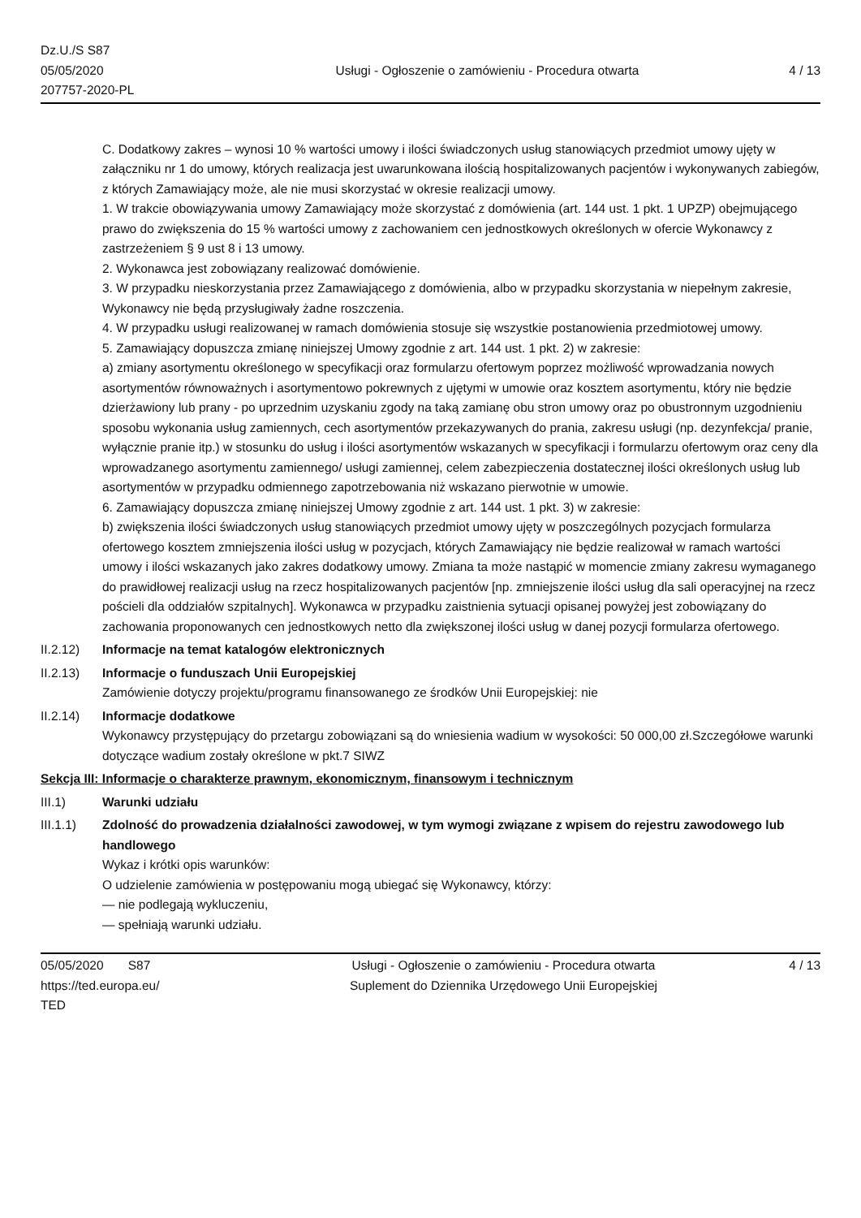Dz.U./S S87
05/05/2020
207757-2020-PL
Usługi - Ogłoszenie o zamówieniu - Procedura otwarta
4 / 13
C. Dodatkowy zakres – wynosi 10 % wartości umowy i ilości świadczonych usług stanowiących przedmiot umowy ujęty w załączniku nr 1 do umowy, których realizacja jest uwarunkowana ilością hospitalizowanych pacjentów i wykonywanych zabiegów, z których Zamawiający może, ale nie musi skorzystać w okresie realizacji umowy.
1. W trakcie obowiązywania umowy Zamawiający może skorzystać z domówienia (art. 144 ust. 1 pkt. 1 UPZP) obejmującego prawo do zwiększenia do 15 % wartości umowy z zachowaniem cen jednostkowych określonych w ofercie Wykonawcy z zastrzeżeniem § 9 ust 8 i 13 umowy.
2. Wykonawca jest zobowiązany realizować domówienie.
3. W przypadku nieskorzystania przez Zamawiającego z domówienia, albo w przypadku skorzystania w niepełnym zakresie, Wykonawcy nie będą przysługiwały żadne roszczenia.
4. W przypadku usługi realizowanej w ramach domówienia stosuje się wszystkie postanowienia przedmiotowej umowy.
5. Zamawiający dopuszcza zmianę niniejszej Umowy zgodnie z art. 144 ust. 1 pkt. 2) w zakresie:
a) zmiany asortymentu określonego w specyfikacji oraz formularzu ofertowym poprzez możliwość wprowadzania nowych asortymentów równoważnych i asortymentowo pokrewnych z ujętymi w umowie oraz kosztem asortymentu, który nie będzie dzierżawiony lub prany - po uprzednim uzyskaniu zgody na taką zamianę obu stron umowy oraz po obustronnym uzgodnieniu sposobu wykonania usług zamiennych, cech asortymentów przekazywanych do prania, zakresu usługi (np. dezynfekcja/ pranie, wyłącznie pranie itp.) w stosunku do usług i ilości asortymentów wskazanych w specyfikacji i formularzu ofertowym oraz ceny dla wprowadzanego asortymentu zamiennego/ usługi zamiennej, celem zabezpieczenia dostatecznej ilości określonych usług lub asortymentów w przypadku odmiennego zapotrzebowania niż wskazano pierwotnie w umowie.
6. Zamawiający dopuszcza zmianę niniejszej Umowy zgodnie z art. 144 ust. 1 pkt. 3) w zakresie:
b) zwiększenia ilości świadczonych usług stanowiących przedmiot umowy ujęty w poszczególnych pozycjach formularza ofertowego kosztem zmniejszenia ilości usług w pozycjach, których Zamawiający nie będzie realizował w ramach wartości umowy i ilości wskazanych jako zakres dodatkowy umowy. Zmiana ta może nastąpić w momencie zmiany zakresu wymaganego do prawidłowej realizacji usług na rzecz hospitalizowanych pacjentów [np. zmniejszenie ilości usług dla sali operacyjnej na rzecz pościeli dla oddziałów szpitalnych]. Wykonawca w przypadku zaistnienia sytuacji opisanej powyżej jest zobowiązany do zachowania proponowanych cen jednostkowych netto dla zwiększonej ilości usług w danej pozycji formularza ofertowego.
II.2.12) Informacje na temat katalogów elektronicznych
II.2.13) Informacje o funduszach Unii Europejskiej
Zamówienie dotyczy projektu/programu finansowanego ze środków Unii Europejskiej: nie
II.2.14) Informacje dodatkowe
Wykonawcy przystępujący do przetargu zobowiązani są do wniesienia wadium w wysokości: 50 000,00 zł.Szczegółowe warunki dotyczące wadium zostały określone w pkt.7 SIWZ
Sekcja III: Informacje o charakterze prawnym, ekonomicznym, finansowym i technicznym
III.1) Warunki udziału
III.1.1) Zdolność do prowadzenia działalności zawodowej, w tym wymogi związane z wpisem do rejestru zawodowego lub handlowego
Wykaz i krótki opis warunków:
O udzielenie zamówienia w postępowaniu mogą ubiegać się Wykonawcy, którzy:
— nie podlegają wykluczeniu,
— spełniają warunki udziału.
05/05/2020 S87
https://ted.europa.eu/
TED
Usługi - Ogłoszenie o zamówieniu - Procedura otwarta
Suplement do Dziennika Urzędowego Unii Europejskiej
4 / 13